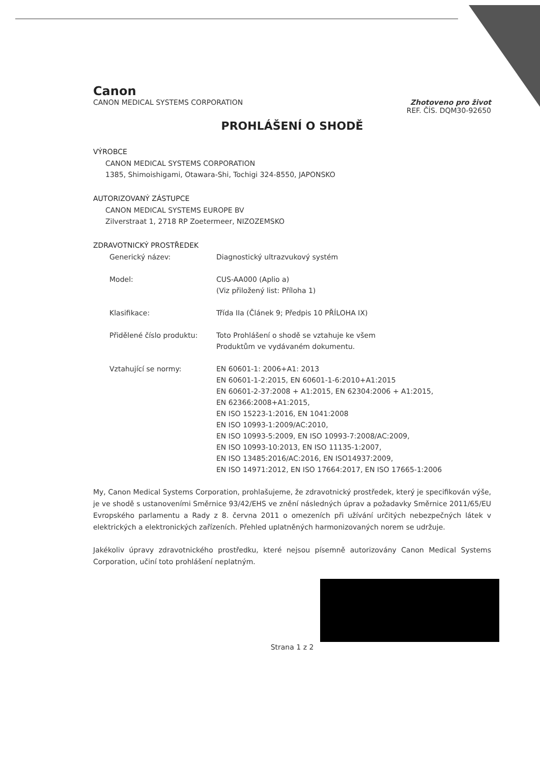Canon
CANON MEDICAL SYSTEMS CORPORATION
Zhotoveno pro život
REF. ČÍS. DQM30-92650
PROHLÁŠENÍ O SHODĚ
VÝROBCE
CANON MEDICAL SYSTEMS CORPORATION
1385, Shimoishigami, Otawara-Shi, Tochigi 324-8550, JAPONSKO
AUTORIZOVANÝ ZÁSTUPCE
CANON MEDICAL SYSTEMS EUROPE BV
Zilverstraat 1, 2718 RP Zoetermeer, NIZOZEMSKO
ZDRAVOTNICKÝ PROSTŘEDEK
Generický název: Diagnostický ultrazvukový systém
Model: CUS-AA000 (Aplio a)
(Viz přiložený list: Příloha 1)
Klasifikace: Třída IIa (Článek 9; Předpis 10 PŘÍLOHA IX)
Přidělené číslo produktu: Toto Prohlášení o shodě se vztahuje ke všem
Produktům ve vydávaném dokumentu.
Vztahující se normy: EN 60601-1: 2006+A1: 2013
EN 60601-1-2:2015, EN 60601-1-6:2010+A1:2015
EN 60601-2-37:2008 + A1:2015, EN 62304:2006 + A1:2015,
EN 62366:2008+A1:2015,
EN ISO 15223-1:2016, EN 1041:2008
EN ISO 10993-1:2009/AC:2010,
EN ISO 10993-5:2009, EN ISO 10993-7:2008/AC:2009,
EN ISO 10993-10:2013, EN ISO 11135-1:2007,
EN ISO 13485:2016/AC:2016, EN ISO14937:2009,
EN ISO 14971:2012, EN ISO 17664:2017, EN ISO 17665-1:2006
My, Canon Medical Systems Corporation, prohlašujeme, že zdravotnický prostředek, který je specifikován výše, je ve shodě s ustanoveními Směrnice 93/42/EHS ve znění následných úprav a požadavky Směrnice 2011/65/EU Evropského parlamentu a Rady z 8. června 2011 o omezeních při užívání určitých nebezpečných látek v elektrických a elektronických zařízeních. Přehled uplatněných harmonizovaných norem se udržuje.
Jakékoliv úpravy zdravotnického prostředku, které nejsou písemně autorizovány Canon Medical Systems Corporation, učiní toto prohlášení neplatným.
Strana 1 z 2